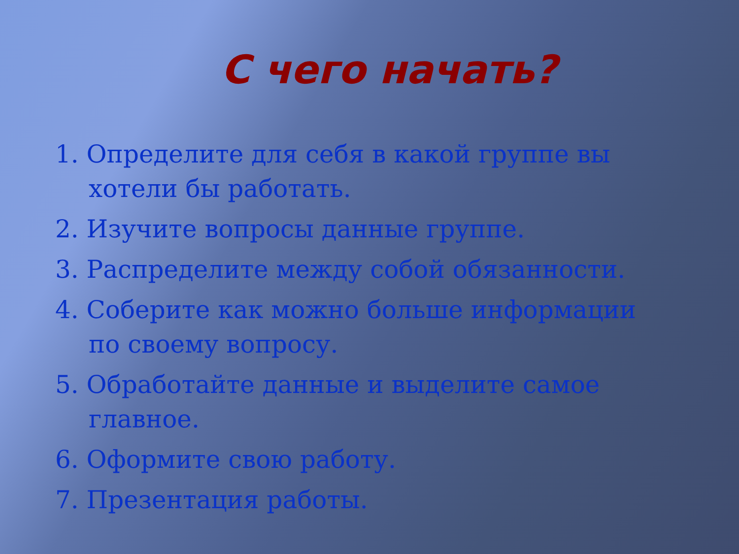С чего начать?
1. Определите для себя в какой группе вы хотели бы работать.
2. Изучите вопросы данные группе.
3. Распределите между собой обязанности.
4. Соберите как можно больше информации по своему вопросу.
5. Обработайте данные и выделите самое главное.
6. Оформите свою работу.
7. Презентация работы.